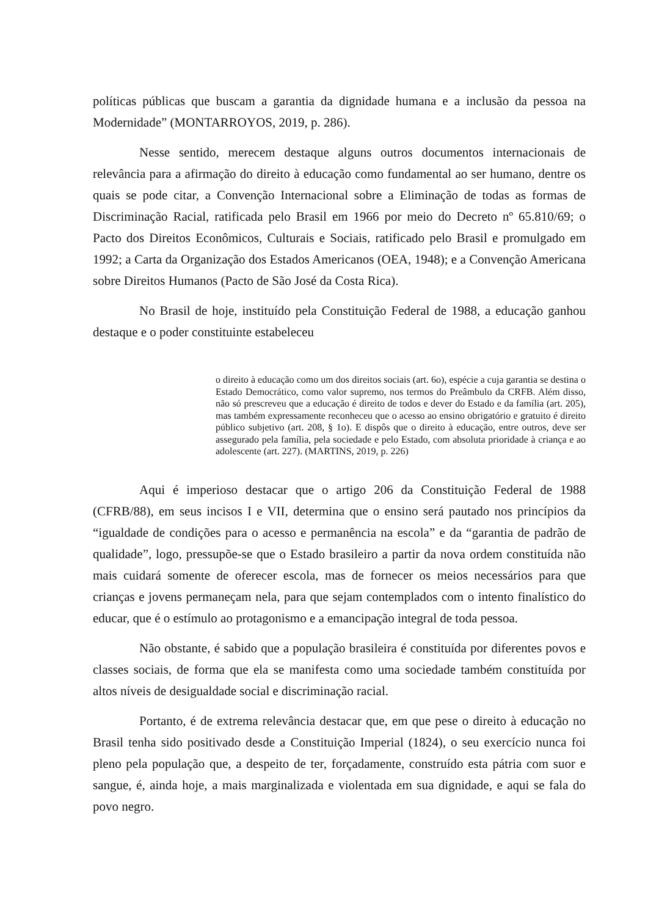políticas públicas que buscam a garantia da dignidade humana e a inclusão da pessoa na Modernidade” (MONTARROYOS, 2019, p. 286).
Nesse sentido, merecem destaque alguns outros documentos internacionais de relevância para a afirmação do direito à educação como fundamental ao ser humano, dentre os quais se pode citar, a Convenção Internacional sobre a Eliminação de todas as formas de Discriminação Racial, ratificada pelo Brasil em 1966 por meio do Decreto nº 65.810/69; o Pacto dos Direitos Econômicos, Culturais e Sociais, ratificado pelo Brasil e promulgado em 1992; a Carta da Organização dos Estados Americanos (OEA, 1948); e a Convenção Americana sobre Direitos Humanos (Pacto de São José da Costa Rica).
No Brasil de hoje, instituído pela Constituição Federal de 1988, a educação ganhou destaque e o poder constituinte estabeleceu
o direito à educação como um dos direitos sociais (art. 6o), espécie a cuja garantia se destina o Estado Democrático, como valor supremo, nos termos do Preâmbulo da CRFB. Além disso, não só prescreveu que a educação é direito de todos e dever do Estado e da família (art. 205), mas também expressamente reconheceu que o acesso ao ensino obrigatório e gratuito é direito público subjetivo (art. 208, § 1o). E dispôs que o direito à educação, entre outros, deve ser assegurado pela família, pela sociedade e pelo Estado, com absoluta prioridade à criança e ao adolescente (art. 227). (MARTINS, 2019, p. 226)
Aqui é imperioso destacar que o artigo 206 da Constituição Federal de 1988 (CFRB/88), em seus incisos I e VII, determina que o ensino será pautado nos princípios da “igualdade de condições para o acesso e permanência na escola” e da “garantia de padrão de qualidade”, logo, pressupõe-se que o Estado brasileiro a partir da nova ordem constituída não mais cuidará somente de oferecer escola, mas de fornecer os meios necessários para que crianças e jovens permaneçam nela, para que sejam contemplados com o intento finalístico do educar, que é o estímulo ao protagonismo e a emancipação integral de toda pessoa.
Não obstante, é sabido que a população brasileira é constituída por diferentes povos e classes sociais, de forma que ela se manifesta como uma sociedade também constituída por altos níveis de desigualdade social e discriminação racial.
Portanto, é de extrema relevância destacar que, em que pese o direito à educação no Brasil tenha sido positivado desde a Constituição Imperial (1824), o seu exercício nunca foi pleno pela população que, a despeito de ter, forçadamente, construído esta pátria com suor e sangue, é, ainda hoje, a mais marginalizada e violentada em sua dignidade, e aqui se fala do povo negro.